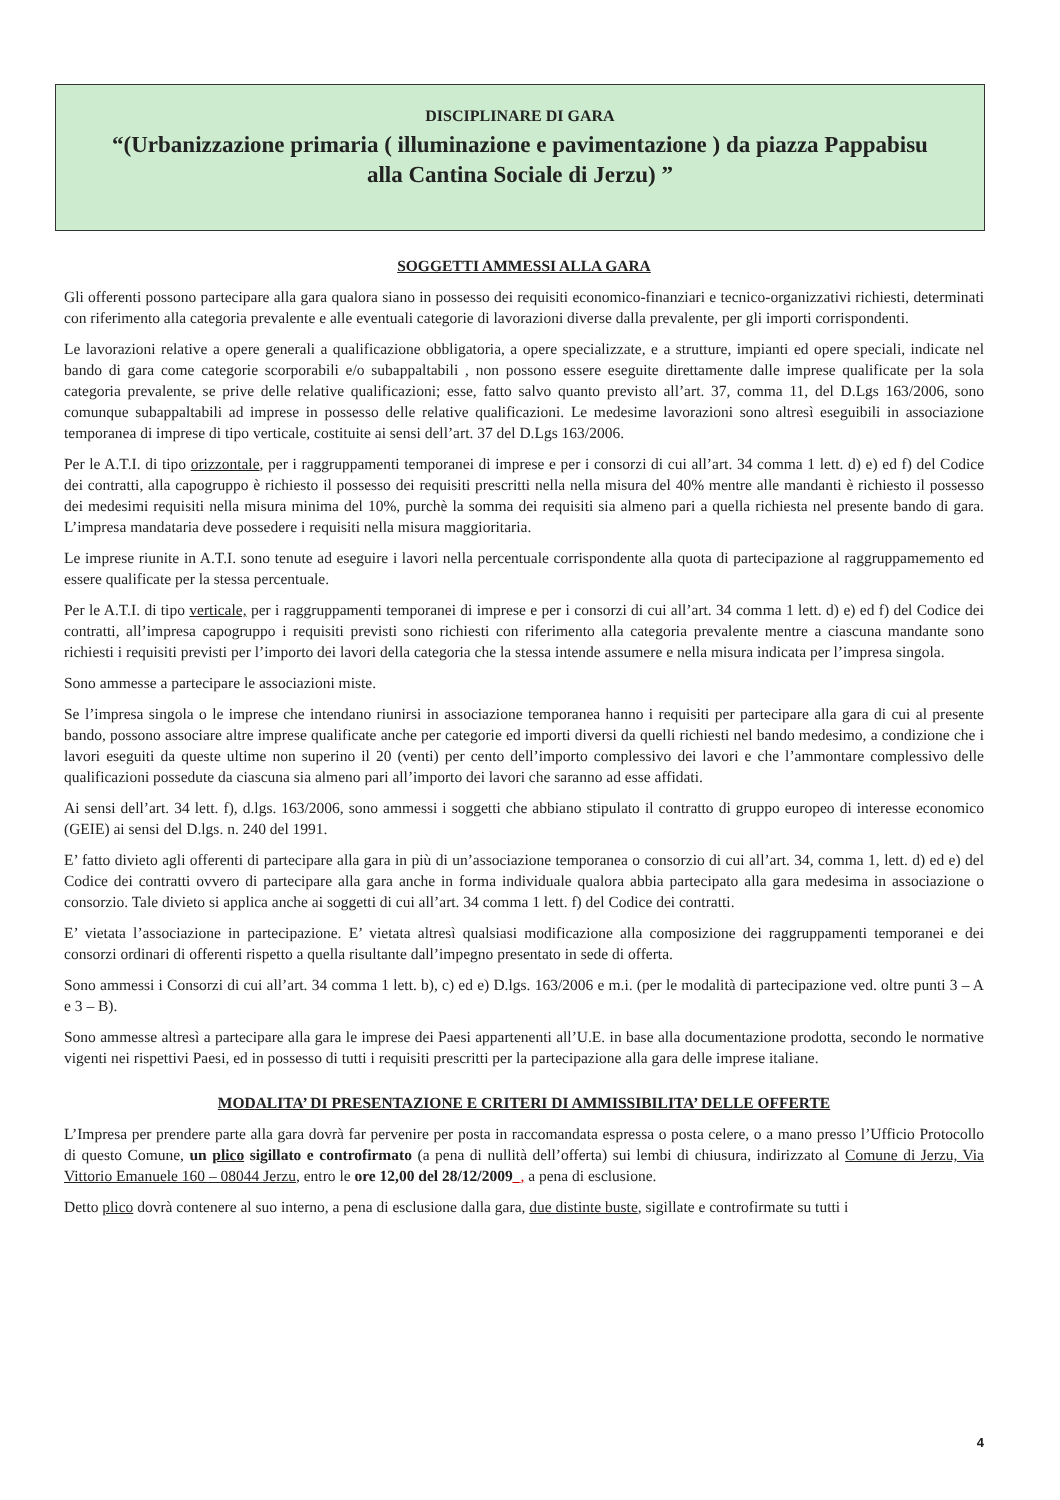DISCIPLINARE DI GARA
“(Urbanizzazione primaria ( illuminazione e pavimentazione ) da piazza Pappabisu
alla Cantina Sociale di Jerzu) ”
SOGGETTI AMMESSI ALLA GARA
Gli offerenti possono partecipare alla gara qualora siano in possesso dei requisiti economico-finanziari e tecnico-organizzativi richiesti, determinati con riferimento alla categoria prevalente e alle eventuali categorie di lavorazioni diverse dalla prevalente, per gli importi corrispondenti.
Le lavorazioni relative a opere generali a qualificazione obbligatoria, a opere specializzate, e a strutture, impianti ed opere speciali, indicate nel bando di gara come categorie scorporabili e/o subappaltabili , non possono essere eseguite direttamente dalle imprese qualificate per la sola categoria prevalente, se prive delle relative qualificazioni; esse, fatto salvo quanto previsto all’art. 37, comma 11, del D.Lgs 163/2006, sono comunque subappaltabili ad imprese in possesso delle relative qualificazioni. Le medesime lavorazioni sono altresì eseguibili in associazione temporanea di imprese di tipo verticale, costituite ai sensi dell’art. 37 del D.Lgs 163/2006.
Per le A.T.I. di tipo orizzontale, per i raggruppamenti temporanei di imprese e per i consorzi di cui all’art. 34 comma 1 lett. d) e) ed f) del Codice dei contratti, alla capogruppo è richiesto il possesso dei requisiti prescritti nella nella misura del 40% mentre alle mandanti è richiesto il possesso dei medesimi requisiti nella misura minima del 10%, purchè la somma dei requisiti sia almeno pari a quella richiesta nel presente bando di gara. L’impresa mandataria deve possedere i requisiti nella misura maggioritaria.
Le imprese riunite in A.T.I. sono tenute ad eseguire i lavori nella percentuale corrispondente alla quota di partecipazione al raggruppamemento ed essere qualificate per la stessa percentuale.
Per le A.T.I. di tipo verticale, per i raggruppamenti temporanei di imprese e per i consorzi di cui all’art. 34 comma 1 lett. d) e) ed f) del Codice dei contratti, all’impresa capogruppo i requisiti previsti sono richiesti con riferimento alla categoria prevalente mentre a ciascuna mandante sono richiesti i requisiti previsti per l’importo dei lavori della categoria che la stessa intende assumere e nella misura indicata per l’impresa singola.
Sono ammesse a partecipare le associazioni miste.
Se l’impresa singola o le imprese che intendano riunirsi in associazione temporanea hanno i requisiti per partecipare alla gara di cui al presente bando, possono associare altre imprese qualificate anche per categorie ed importi diversi da quelli richiesti nel bando medesimo, a condizione che i lavori eseguiti da queste ultime non superino il 20 (venti) per cento dell’importo complessivo dei lavori e che l’ammontare complessivo delle qualificazioni possedute da ciascuna sia almeno pari all’importo dei lavori che saranno ad esse affidati.
Ai sensi dell’art. 34 lett. f), d.lgs. 163/2006, sono ammessi i soggetti che abbiano stipulato il contratto di gruppo europeo di interesse economico (GEIE) ai sensi del D.lgs. n. 240 del 1991.
E’ fatto divieto agli offerenti di partecipare alla gara in più di un’associazione temporanea o consorzio di cui all’art. 34, comma 1, lett. d) ed e) del Codice dei contratti ovvero di partecipare alla gara anche in forma individuale qualora abbia partecipato alla gara medesima in associazione o consorzio. Tale divieto si applica anche ai soggetti di cui all’art. 34 comma 1 lett. f) del Codice dei contratti.
E’ vietata l’associazione in partecipazione. E’ vietata altresì qualsiasi modificazione alla composizione dei raggruppamenti temporanei e dei consorzi ordinari di offerenti rispetto a quella risultante dall’impegno presentato in sede di offerta.
Sono ammessi i Consorzi di cui all’art. 34 comma 1 lett. b), c) ed e) D.lgs. 163/2006 e m.i. (per le modalità di partecipazione ved. oltre punti 3 – A e 3 – B).
Sono ammesse altresì a partecipare alla gara le imprese dei Paesi appartenenti all’U.E. in base alla documentazione prodotta, secondo le normative vigenti nei rispettivi Paesi, ed in possesso di tutti i requisiti prescritti per la partecipazione alla gara delle imprese italiane.
MODALITA’ DI PRESENTAZIONE E CRITERI DI AMMISSIBILITA’ DELLE OFFERTE
L’Impresa per prendere parte alla gara dovrà far pervenire per posta in raccomandata espressa o posta celere, o a mano presso l’Ufficio Protocollo di questo Comune, un plico sigillato e controfirmato (a pena di nullità dell’offerta) sui lembi di chiusura, indirizzato al Comune di Jerzu, Via Vittorio Emanuele 160 – 08044 Jerzu, entro le ore 12,00 del 28/12/2009_, a pena di esclusione.
Detto plico dovrà contenere al suo interno, a pena di esclusione dalla gara, due distinte buste, sigillate e controfirmate su tutti i
4